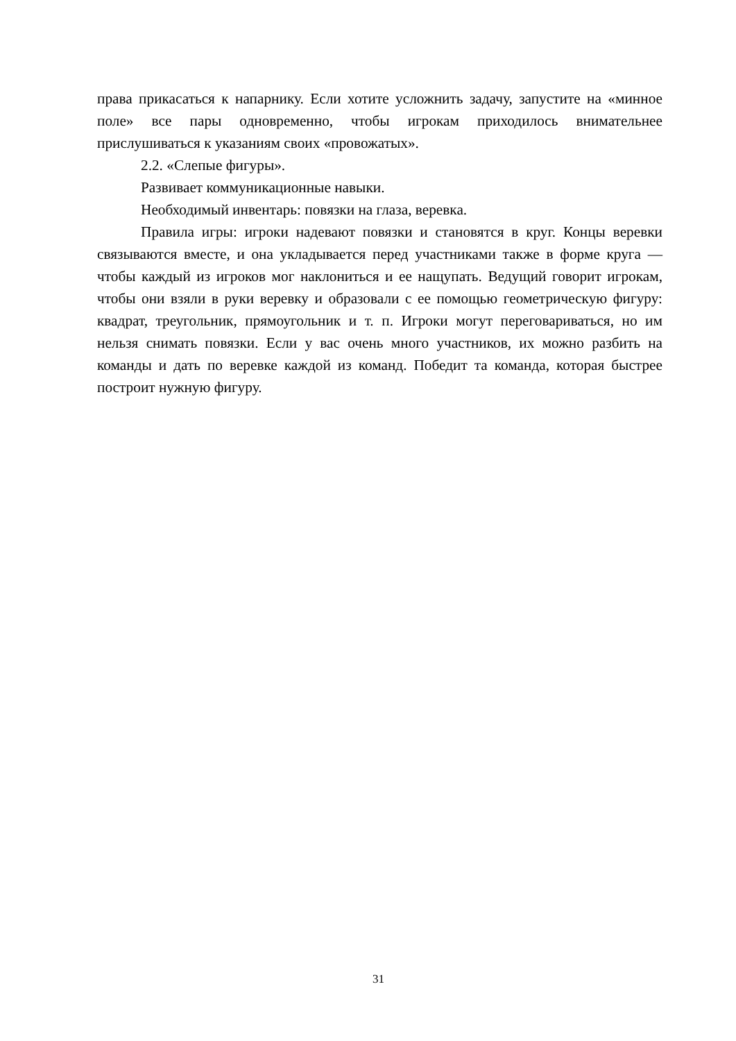права прикасаться к напарнику. Если хотите усложнить задачу, запустите на «минное поле» все пары одновременно, чтобы игрокам приходилось внимательнее прислушиваться к указаниям своих «провожатых».
2.2. «Слепые фигуры».
Развивает коммуникационные навыки.
Необходимый инвентарь: повязки на глаза, веревка.
Правила игры: игроки надевают повязки и становятся в круг. Концы веревки связываются вместе, и она укладывается перед участниками также в форме круга — чтобы каждый из игроков мог наклониться и ее нащупать. Ведущий говорит игрокам, чтобы они взяли в руки веревку и образовали с ее помощью геометрическую фигуру: квадрат, треугольник, прямоугольник и т. п. Игроки могут переговариваться, но им нельзя снимать повязки. Если у вас очень много участников, их можно разбить на команды и дать по веревке каждой из команд. Победит та команда, которая быстрее построит нужную фигуру.
31